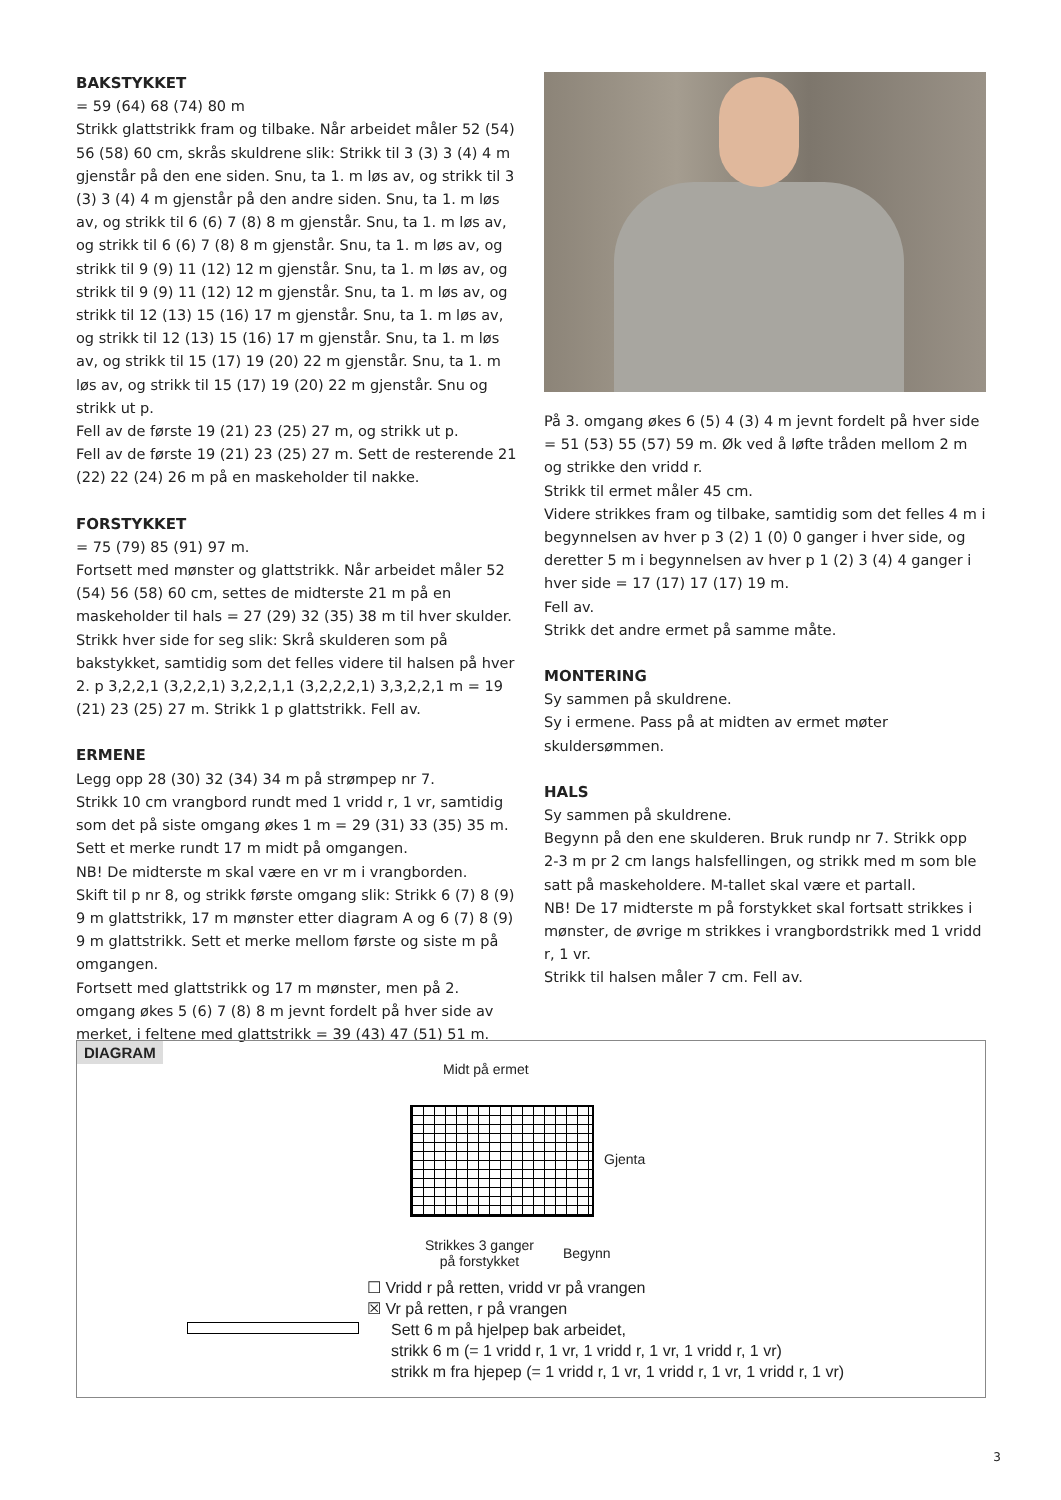BAKSTYKKET
= 59 (64) 68 (74) 80 m
Strikk glattstrikk fram og tilbake. Når arbeidet måler 52 (54) 56 (58) 60 cm, skrås skuldrene slik: Strikk til 3 (3) 3 (4) 4 m gjenstår på den ene siden. Snu, ta 1. m løs av, og strikk til 3 (3) 3 (4) 4 m gjenstår på den andre siden. Snu, ta 1. m løs av, og strikk til 6 (6) 7 (8) 8 m gjenstår. Snu, ta 1. m løs av, og strikk til 6 (6) 7 (8) 8 m gjenstår. Snu, ta 1. m løs av, og strikk til 9 (9) 11 (12) 12 m gjenstår. Snu, ta 1. m løs av, og strikk til 9 (9) 11 (12) 12 m gjenstår. Snu, ta 1. m løs av, og strikk til 12 (13) 15 (16) 17 m gjenstår. Snu, ta 1. m løs av, og strikk til 12 (13) 15 (16) 17 m gjenstår. Snu, ta 1. m løs av, og strikk til 15 (17) 19 (20) 22 m gjenstår. Snu, ta 1. m løs av, og strikk til 15 (17) 19 (20) 22 m gjenstår. Snu og strikk ut p.
Fell av de første 19 (21) 23 (25) 27 m, og strikk ut p.
Fell av de første 19 (21) 23 (25) 27 m. Sett de resterende 21 (22) 22 (24) 26 m på en maskeholder til nakke.
FORSTYKKET
= 75 (79) 85 (91) 97 m.
Fortsett med mønster og glattstrikk. Når arbeidet måler 52 (54) 56 (58) 60 cm, settes de midterste 21 m på en maskeholder til hals = 27 (29) 32 (35) 38 m til hver skulder. Strikk hver side for seg slik: Skrå skulderen som på bakstykket, samtidig som det felles videre til halsen på hver 2. p 3,2,2,1 (3,2,2,1) 3,2,2,1,1 (3,2,2,2,1) 3,3,2,2,1 m = 19 (21) 23 (25) 27 m. Strikk 1 p glattstrikk. Fell av.
ERMENE
Legg opp 28 (30) 32 (34) 34 m på strømpep nr 7.
Strikk 10 cm vrangbord rundt med 1 vridd r, 1 vr, samtidig som det på siste omgang økes 1 m = 29 (31) 33 (35) 35 m. Sett et merke rundt 17 m midt på omgangen.
NB! De midterste m skal være en vr m i vrangborden.
Skift til p nr 8, og strikk første omgang slik: Strikk 6 (7) 8 (9) 9 m glattstrikk, 17 m mønster etter diagram A og 6 (7) 8 (9) 9 m glattstrikk. Sett et merke mellom første og siste m på omgangen.
Fortsett med glattstrikk og 17 m mønster, men på 2. omgang økes 5 (6) 7 (8) 8 m jevnt fordelt på hver side av merket, i feltene med glattstrikk = 39 (43) 47 (51) 51 m.
På 3. omgang økes 6 (5) 4 (3) 4 m jevnt fordelt på hver side = 51 (53) 55 (57) 59 m. Øk ved å løfte tråden mellom 2 m og strikke den vridd r.
Strikk til ermet måler 45 cm.
Videre strikkes fram og tilbake, samtidig som det felles 4 m i begynnelsen av hver p 3 (2) 1 (0) 0 ganger i hver side, og deretter 5 m i begynnelsen av hver p 1 (2) 3 (4) 4 ganger i hver side = 17 (17) 17 (17) 19 m.
Fell av.
Strikk det andre ermet på samme måte.
MONTERING
Sy sammen på skuldrene.
Sy i ermene. Pass på at midten av ermet møter skuldersømmen.
HALS
Sy sammen på skuldrene.
Begynn på den ene skulderen. Bruk rundp nr 7. Strikk opp 2-3 m pr 2 cm langs halsfellingen, og strikk med m som ble satt på maskeholdere. M-tallet skal være et partall.
NB! De 17 midterste m på forstykket skal fortsatt strikkes i mønster, de øvrige m strikkes i vrangbordstrikk med 1 vridd r, 1 vr.
Strikk til halsen måler 7 cm. Fell av.
DIAGRAM
Midt på ermet
Gjenta
Strikkes 3 ganger
på forstykket
Begynn
☐ Vridd r på retten, vridd vr på vrangen
☒ Vr på retten, r på vrangen
Sett 6 m på hjelpep bak arbeidet,
strikk 6 m (= 1 vridd r, 1 vr, 1 vridd r, 1 vr, 1 vridd r, 1 vr)
strikk m fra hjepep (= 1 vridd r, 1 vr, 1 vridd r, 1 vr, 1 vridd r, 1 vr)
3